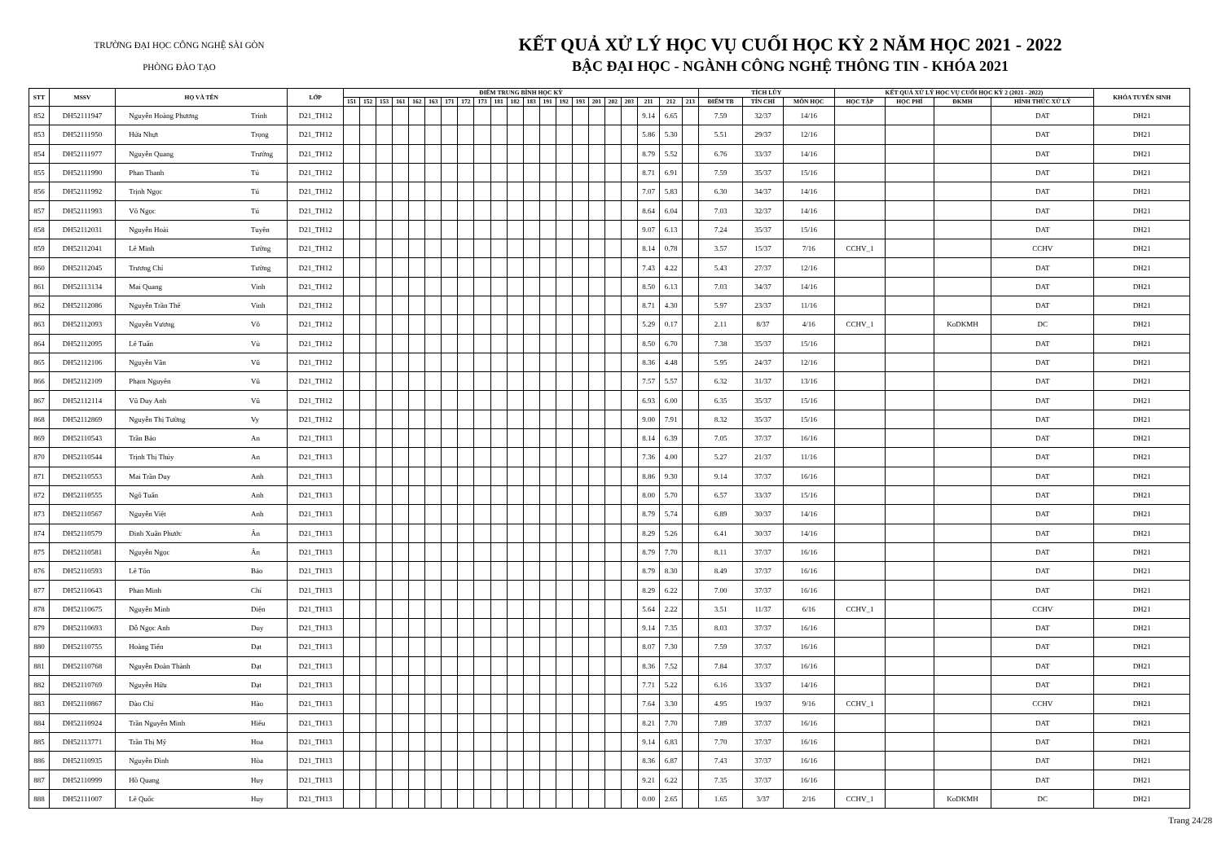TRƯỜNG ĐẠI HỌC CÔNG NGHỆ SÀI GÒN
PHÒNG ĐÀO TẠO
KẾT QUẢ XỬ LÝ HỌC VỤ CUỐI HỌC KỲ 2 NĂM HỌC 2021 - 2022
BẬC ĐẠI HỌC - NGÀNH CÔNG NGHỆ THÔNG TIN - KHÓA 2021
| STT | MSSV | HỌ VÀ TÊN | | LỚP | ĐIỂM TRUNG BÌNH HỌC KỲ | | | | | | | | | | | | | | | | | | | | | TÍCH LŨY | | | KẾT QUẢ XỬ LÝ HỌC VỤ CUỐI HỌC KỲ 2 (2021 - 2022) | | | | KHÓA TUYỂN SINH |
| --- | --- | --- | --- | --- | --- | --- | --- | --- | --- | --- | --- | --- | --- | --- | --- | --- | --- | --- | --- | --- | --- | --- | --- | --- | --- | --- | --- | --- | --- | --- | --- | --- | --- |
| | | | | | 151 | 152 | 153 | 161 | 162 | 163 | 171 | 172 | 173 | 181 | 182 | 183 | 191 | 192 | 193 | 201 | 202 | 203 | 211 | 212 | 213 | ĐIỂM TB | TÍN CHỈ | MÔN HỌC | HỌC TẬP | HỌC PHÍ | ĐKMH | HÌNH THỨC XỬ LÝ | |
| 852 | DH52111947 | Nguyễn Hoàng Phương | Trinh | D21_TH12 | | | | | | | | | | | | | | | | | | | 9.14 | 6.65 | | 7.59 | 32/37 | 14/16 | | | | DAT | DH21 |
| 853 | DH52111950 | Hứa Nhựt | Trọng | D21_TH12 | | | | | | | | | | | | | | | | | | | 5.86 | 5.30 | | 5.51 | 29/37 | 12/16 | | | | DAT | DH21 |
| 854 | DH52111977 | Nguyễn Quang | Trường | D21_TH12 | | | | | | | | | | | | | | | | | | | 8.79 | 5.52 | | 6.76 | 33/37 | 14/16 | | | | DAT | DH21 |
| 855 | DH52111990 | Phan Thanh | Tú | D21_TH12 | | | | | | | | | | | | | | | | | | | 8.71 | 6.91 | | 7.59 | 35/37 | 15/16 | | | | DAT | DH21 |
| 856 | DH52111992 | Trịnh Ngọc | Tú | D21_TH12 | | | | | | | | | | | | | | | | | | | 7.07 | 5.83 | | 6.30 | 34/37 | 14/16 | | | | DAT | DH21 |
| 857 | DH52111993 | Võ Ngọc | Tú | D21_TH12 | | | | | | | | | | | | | | | | | | | 8.64 | 6.04 | | 7.03 | 32/37 | 14/16 | | | | DAT | DH21 |
| 858 | DH52112031 | Nguyễn Hoài | Tuyên | D21_TH12 | | | | | | | | | | | | | | | | | | | 9.07 | 6.13 | | 7.24 | 35/37 | 15/16 | | | | DAT | DH21 |
| 859 | DH52112041 | Lê Minh | Tường | D21_TH12 | | | | | | | | | | | | | | | | | | | 8.14 | 0.78 | | 3.57 | 15/37 | 7/16 | CCHV_1 | | | CCHV | DH21 |
| 860 | DH52112045 | Trương Chí | Tường | D21_TH12 | | | | | | | | | | | | | | | | | | | 7.43 | 4.22 | | 5.43 | 27/37 | 12/16 | | | | DAT | DH21 |
| 861 | DH52113134 | Mai Quang | Vinh | D21_TH12 | | | | | | | | | | | | | | | | | | | 8.50 | 6.13 | | 7.03 | 34/37 | 14/16 | | | | DAT | DH21 |
| 862 | DH52112086 | Nguyễn Trần Thế | Vinh | D21_TH12 | | | | | | | | | | | | | | | | | | | 8.71 | 4.30 | | 5.97 | 23/37 | 11/16 | | | | DAT | DH21 |
| 863 | DH52112093 | Nguyễn Vương | Võ | D21_TH12 | | | | | | | | | | | | | | | | | | | 5.29 | 0.17 | | 2.11 | 8/37 | 4/16 | CCHV_1 | | KoDKMH | DC | DH21 |
| 864 | DH52112095 | Lê Tuấn | Vủ | D21_TH12 | | | | | | | | | | | | | | | | | | | 8.50 | 6.70 | | 7.38 | 35/37 | 15/16 | | | | DAT | DH21 |
| 865 | DH52112106 | Nguyễn Văn | Vũ | D21_TH12 | | | | | | | | | | | | | | | | | | | 8.36 | 4.48 | | 5.95 | 24/37 | 12/16 | | | | DAT | DH21 |
| 866 | DH52112109 | Phạm Nguyên | Vũ | D21_TH12 | | | | | | | | | | | | | | | | | | | 7.57 | 5.57 | | 6.32 | 31/37 | 13/16 | | | | DAT | DH21 |
| 867 | DH52112114 | Vũ Duy Anh | Vũ | D21_TH12 | | | | | | | | | | | | | | | | | | | 6.93 | 6.00 | | 6.35 | 35/37 | 15/16 | | | | DAT | DH21 |
| 868 | DH52112869 | Nguyễn Thị Tường | Vy | D21_TH12 | | | | | | | | | | | | | | | | | | | 9.00 | 7.91 | | 8.32 | 35/37 | 15/16 | | | | DAT | DH21 |
| 869 | DH52110543 | Trần Bảo | An | D21_TH13 | | | | | | | | | | | | | | | | | | | 8.14 | 6.39 | | 7.05 | 37/37 | 16/16 | | | | DAT | DH21 |
| 870 | DH52110544 | Trịnh Thị Thúy | An | D21_TH13 | | | | | | | | | | | | | | | | | | | 7.36 | 4.00 | | 5.27 | 21/37 | 11/16 | | | | DAT | DH21 |
| 871 | DH52110553 | Mai Trần Duy | Anh | D21_TH13 | | | | | | | | | | | | | | | | | | | 8.86 | 9.30 | | 9.14 | 37/37 | 16/16 | | | | DAT | DH21 |
| 872 | DH52110555 | Ngô Tuấn | Anh | D21_TH13 | | | | | | | | | | | | | | | | | | | 8.00 | 5.70 | | 6.57 | 33/37 | 15/16 | | | | DAT | DH21 |
| 873 | DH52110567 | Nguyễn Việt | Anh | D21_TH13 | | | | | | | | | | | | | | | | | | | 8.79 | 5.74 | | 6.89 | 30/37 | 14/16 | | | | DAT | DH21 |
| 874 | DH52110579 | Đinh Xuân Phước | Ân | D21_TH13 | | | | | | | | | | | | | | | | | | | 8.29 | 5.26 | | 6.41 | 30/37 | 14/16 | | | | DAT | DH21 |
| 875 | DH52110581 | Nguyễn Ngọc | Ân | D21_TH13 | | | | | | | | | | | | | | | | | | | 8.79 | 7.70 | | 8.11 | 37/37 | 16/16 | | | | DAT | DH21 |
| 876 | DH52110593 | Lê Tôn | Bảo | D21_TH13 | | | | | | | | | | | | | | | | | | | 8.79 | 8.30 | | 8.49 | 37/37 | 16/16 | | | | DAT | DH21 |
| 877 | DH52110643 | Phan Minh | Chí | D21_TH13 | | | | | | | | | | | | | | | | | | | 8.29 | 6.22 | | 7.00 | 37/37 | 16/16 | | | | DAT | DH21 |
| 878 | DH52110675 | Nguyễn Minh | Diện | D21_TH13 | | | | | | | | | | | | | | | | | | | 5.64 | 2.22 | | 3.51 | 11/37 | 6/16 | CCHV_1 | | | CCHV | DH21 |
| 879 | DH52110693 | Đỗ Ngọc Anh | Duy | D21_TH13 | | | | | | | | | | | | | | | | | | | 9.14 | 7.35 | | 8.03 | 37/37 | 16/16 | | | | DAT | DH21 |
| 880 | DH52110755 | Hoàng Tiến | Đạt | D21_TH13 | | | | | | | | | | | | | | | | | | | 8.07 | 7.30 | | 7.59 | 37/37 | 16/16 | | | | DAT | DH21 |
| 881 | DH52110768 | Nguyễn Đoàn Thành | Đạt | D21_TH13 | | | | | | | | | | | | | | | | | | | 8.36 | 7.52 | | 7.84 | 37/37 | 16/16 | | | | DAT | DH21 |
| 882 | DH52110769 | Nguyễn Hữu | Đạt | D21_TH13 | | | | | | | | | | | | | | | | | | | 7.71 | 5.22 | | 6.16 | 33/37 | 14/16 | | | | DAT | DH21 |
| 883 | DH52110867 | Đào Chí | Hào | D21_TH13 | | | | | | | | | | | | | | | | | | | 7.64 | 3.30 | | 4.95 | 19/37 | 9/16 | CCHV_1 | | | CCHV | DH21 |
| 884 | DH52110924 | Trần Nguyễn Minh | Hiếu | D21_TH13 | | | | | | | | | | | | | | | | | | | 8.21 | 7.70 | | 7.89 | 37/37 | 16/16 | | | | DAT | DH21 |
| 885 | DH52113771 | Trần Thị Mỹ | Hoa | D21_TH13 | | | | | | | | | | | | | | | | | | | 9.14 | 6.83 | | 7.70 | 37/37 | 16/16 | | | | DAT | DH21 |
| 886 | DH52110935 | Nguyễn Đình | Hòa | D21_TH13 | | | | | | | | | | | | | | | | | | | 8.36 | 6.87 | | 7.43 | 37/37 | 16/16 | | | | DAT | DH21 |
| 887 | DH52110999 | Hồ Quang | Huy | D21_TH13 | | | | | | | | | | | | | | | | | | | 9.21 | 6.22 | | 7.35 | 37/37 | 16/16 | | | | DAT | DH21 |
| 888 | DH52111007 | Lê Quốc | Huy | D21_TH13 | | | | | | | | | | | | | | | | | | | 0.00 | 2.65 | | 1.65 | 3/37 | 2/16 | CCHV_1 | | KoDKMH | DC | DH21 |
Trang 24/28